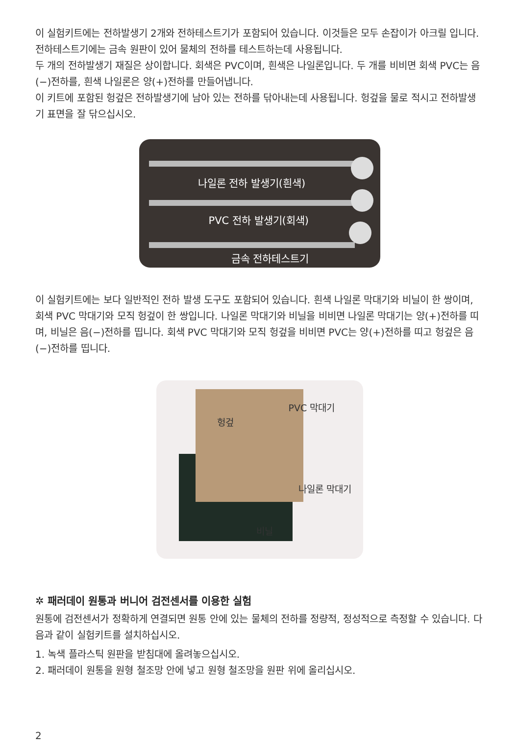이 실험키트에는 전하발생기 2개와 전하테스트기가 포함되어 있습니다. 이것들은 모두 손잡이가 아크릴 입니다. 전하테스트기에는 금속 원판이 있어 물체의 전하를 테스트하는데 사용됩니다.
두 개의 전하발생기 재질은 상이합니다. 회색은 PVC이며, 흰색은 나일론입니다. 두 개를 비비면 회색 PVC는 음(−)전하를, 흰색 나일론은 양(+)전하를 만들어냅니다.
이 키트에 포함된 헝겊은 전하발생기에 남아 있는 전하를 닦아내는데 사용됩니다. 헝겊을 물로 적시고 전하발생기 표면을 잘 닦으십시오.
나일론 전하 발생기(흰색)
PVC 전하 발생기(회색)
금속 전하테스트기
이 실험키트에는 보다 일반적인 전하 발생 도구도 포함되어 있습니다. 흰색 나일론 막대기와 비닐이 한 쌍이며, 회색 PVC 막대기와 모직 헝겊이 한 쌍입니다. 나일론 막대기와 비닐을 비비면 나일론 막대기는 양(+)전하를 띠며, 비닐은 음(−)전하를 띱니다. 회색 PVC 막대기와 모직 헝겊을 비비면 PVC는 양(+)전하를 띠고 헝겊은 음(−)전하를 띱니다.
헝겊
PVC 막대기
나일론 막대기
비닐
✲ 패러데이 원통과 버니어 검전센서를 이용한 실험
원통에 검전센서가 정확하게 연결되면 원통 안에 있는 물체의 전하를 정량적, 정성적으로 측정할 수 있습니다. 다음과 같이 실험키트를 설치하십시오.
1. 녹색 플라스틱 원판을 받침대에 올려놓으십시오.
2. 패러데이 원통을 원형 철조망 안에 넣고 원형 철조망을 원판 위에 올리십시오.
2